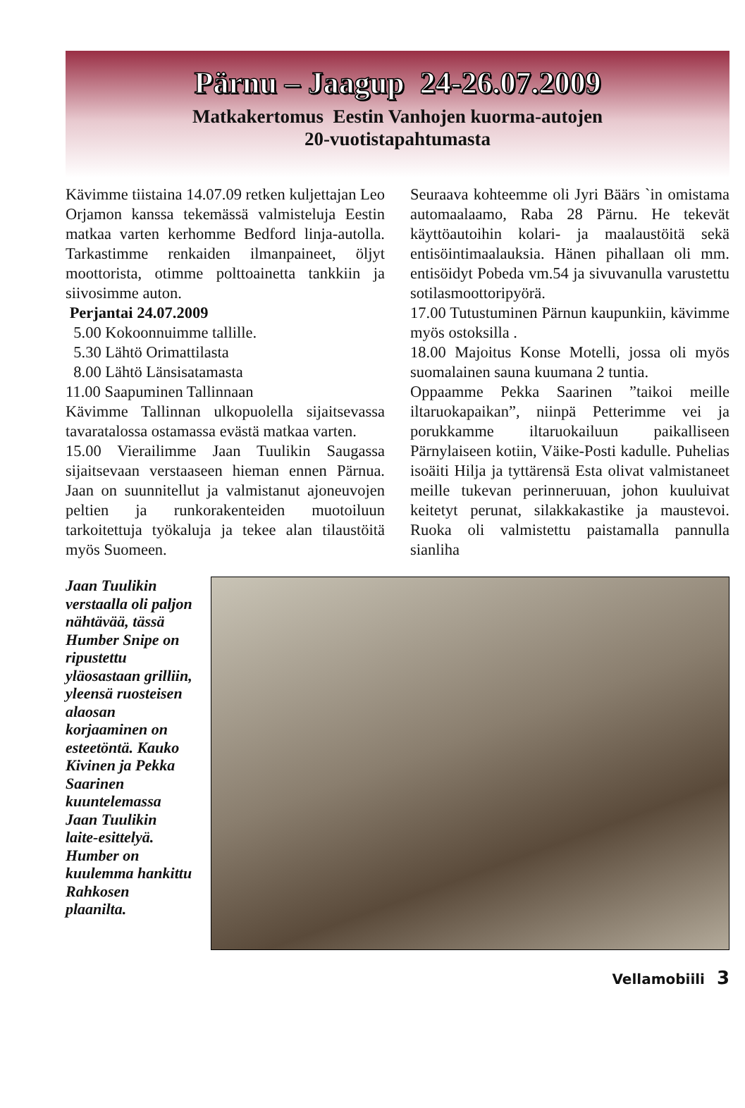Pärnu – Jaagup 24-26.07.2009
Matkakertomus Eestin Vanhojen kuorma-autojen
20-vuotistapahtumasta
Kävimme tiistaina 14.07.09 retken kuljettajan Leo Orjamon kanssa tekemässä valmisteluja Eestin matkaa varten kerhomme Bedford linja-autolla. Tarkastimme renkaiden ilmanpaineet, öljyt moottorista, otimme polttoainetta tankkiin ja siivosimme auton.
Perjantai 24.07.2009
5.00 Kokoonnuimme tallille.
5.30 Lähtö Orimattilasta
8.00 Lähtö Länsisatamasta
11.00 Saapuminen Tallinnaan
Kävimme Tallinnan ulkopuolella sijaitsevassa tavaratalossa ostamassa evästä matkaa varten.
15.00 Vierailimme Jaan Tuulikin Saugassa sijaitsevaan verstaaseen hieman ennen Pärnua. Jaan on suunnitellut ja valmistanut ajoneuvojen peltien ja runkorakenteiden muotoiluun tarkoitettuja työkaluja ja tekee alan tilaustöitä myös Suomeen.
Seuraava kohteemme oli Jyri Bäärs `in omistama automaalaamo, Raba 28 Pärnu. He tekevät käyttöautoihin kolari- ja maalaustöitä sekä entisöintimaalauksia. Hänen pihallaan oli mm. entisöidyt Pobeda vm.54 ja sivuvanulla varustettu sotilasmoottoripyörä.
17.00 Tutustuminen Pärnun kaupunkiin, kävimme myös ostoksilla .
18.00 Majoitus Konse Motelli, jossa oli myös suomalainen sauna kuumana 2 tuntia.
Oppaamme Pekka Saarinen ”taikoi meille iltaruokapaikan”, niinpä Petterimme vei ja porukkamme iltaruokailuun paikalliseen Pärnylaiseen kotiin, Väike-Posti kadulle. Puhelias isoäiti Hilja ja tyttärensä Esta olivat valmistaneet meille tukevan perinneruuan, johon kuuluivat keitetyt perunat, silakkakastike ja maustevoi. Ruoka oli valmistettu paistamalla pannulla sianliha
Jaan Tuulikin verstaalla oli paljon nähtävää, tässä Humber Snipe on ripustettu yläosastaan grilliin, yleensä ruosteisen alaosan korjaaminen on esteetöntä. Kauko Kivinen ja Pekka Saarinen kuuntelemassa Jaan Tuulikin laite-esittelyä. Humber on kuulemma hankittu Rahkosen plaanilta.
Vellamobiili 3